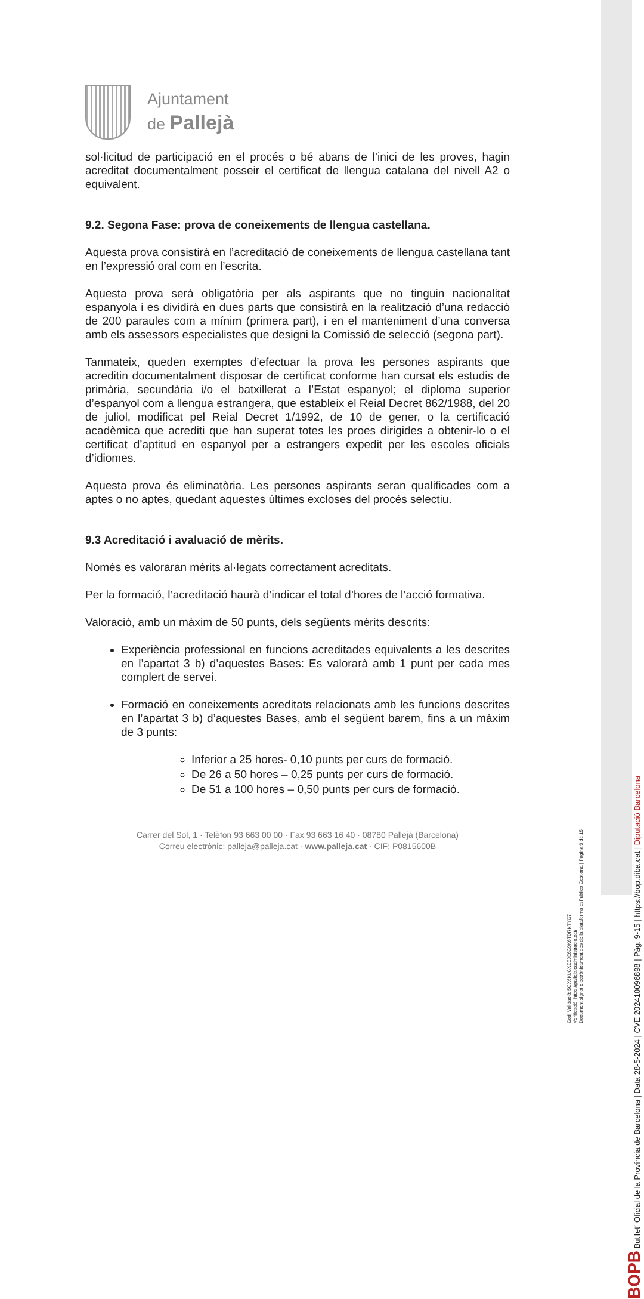Ajuntament
de Pallejà
sol·licitud de participació en el procés o bé abans de l’inici de les proves, hagin acreditat documentalment posseir el certificat de llengua catalana del nivell A2 o equivalent.
9.2. Segona Fase: prova de coneixements de llengua castellana.
Aquesta prova consistirà en l’acreditació de coneixements de llengua castellana tant en l’expressió oral com en l’escrita.
Aquesta prova serà obligatòria per als aspirants que no tinguin nacionalitat espanyola i es dividirà en dues parts que consistirà en la realització d’una redacció de 200 paraules com a mínim (primera part), i en el manteniment d’una conversa amb els assessors especialistes que designi la Comissió de selecció (segona part).
Tanmateix, queden exemptes d’efectuar la prova les persones aspirants que acreditin documentalment disposar de certificat conforme han cursat els estudis de primària, secundària i/o el batxillerat a l’Estat espanyol; el diploma superior d’espanyol com a llengua estrangera, que estableix el Reial Decret 862/1988, del 20 de juliol, modificat pel Reial Decret 1/1992, de 10 de gener, o la certificació acadèmica que acrediti que han superat totes les proes dirigides a obtenir-lo o el certificat d’aptitud en espanyol per a estrangers expedit per les escoles oficials d’idiomes.
Aquesta prova és eliminatòria. Les persones aspirants seran qualificades com a aptes o no aptes, quedant aquestes últimes excloses del procés selectiu.
9.3 Acreditació i avaluació de mèrits.
Només es valoraran mèrits al·legats correctament acreditats.
Per la formació, l’acreditació haurà d’indicar el total d’hores de l’acció formativa.
Valoració, amb un màxim de 50 punts, dels següents mèrits descrits:
Experiència professional en funcions acreditades equivalents a les descrites en l’apartat 3 b) d’aquestes Bases: Es valorarà amb 1 punt per cada mes complert de servei.
Formació en coneixements acreditats relacionats amb les funcions descrites en l’apartat 3 b) d’aquestes Bases, amb el següent barem, fins a un màxim de 3 punts:
Inferior a 25 hores- 0,10 punts per curs de formació.
De 26 a 50 hores – 0,25 punts per curs de formació.
De 51 a 100 hores – 0,50 punts per curs de formació.
Carrer del Sol, 1 · Telèfon 93 663 00 00 · Fax 93 663 16 40 · 08780 Pallejà (Barcelona)
Correu electrònic: palleja@palleja.cat · www.palleja.cat · CIF: P0815600B
BOPB Butlletí Oficial de la Província de Barcelona | Data 28-5-2024 | CVE 202410096898 | Pàg. 9-15 | https://bop.diba.cat | Diputació Barcelona
Codi Validació: 5GX6KLCXZE9E6C9K6TDRKTYC7
Verificació: https://palleja.eadministracio.cat/
Document signat electrònicament des de la plataforma esPublico Gestiona | Pàgina 9 de 15